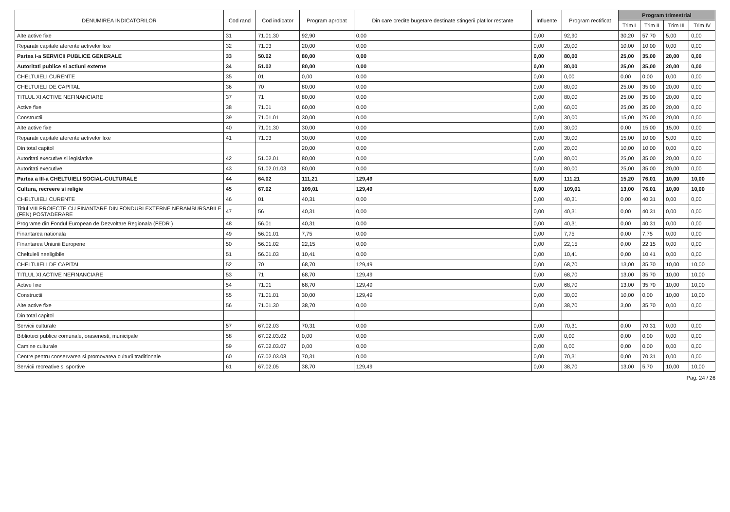| DENUMIREA INDICATORILOR | Cod rand | Cod indicator | Program aprobat | Din care credite bugetare destinate stingerii platilor restante | Influente | Program rectificat | Program trimestrial | | | |
| --- | --- | --- | --- | --- | --- | --- | --- | --- | --- | --- |
| | | | | | | | Trim I | Trim II | Trim III | Trim IV |
| Alte active fixe | 31 | 71.01.30 | 92,90 | 0,00 | 0,00 | 92,90 | 30,20 | 57,70 | 5,00 | 0,00 |
| Reparatii capitale aferente activelor fixe | 32 | 71.03 | 20,00 | 0,00 | 0,00 | 20,00 | 10,00 | 10,00 | 0,00 | 0,00 |
| Partea I-a SERVICII PUBLICE GENERALE | 33 | 50.02 | 80,00 | 0,00 | 0,00 | 80,00 | 25,00 | 35,00 | 20,00 | 0,00 |
| Autoritati publice si actiuni externe | 34 | 51.02 | 80,00 | 0,00 | 0,00 | 80,00 | 25,00 | 35,00 | 20,00 | 0,00 |
| CHELTUIELI CURENTE | 35 | 01 | 0,00 | 0,00 | 0,00 | 0,00 | 0,00 | 0,00 | 0,00 | 0,00 |
| CHELTUIELI DE CAPITAL | 36 | 70 | 80,00 | 0,00 | 0,00 | 80,00 | 25,00 | 35,00 | 20,00 | 0,00 |
| TITLUL XI ACTIVE NEFINANCIARE | 37 | 71 | 80,00 | 0,00 | 0,00 | 80,00 | 25,00 | 35,00 | 20,00 | 0,00 |
| Active fixe | 38 | 71.01 | 60,00 | 0,00 | 0,00 | 60,00 | 25,00 | 35,00 | 20,00 | 0,00 |
| Constructii | 39 | 71.01.01 | 30,00 | 0,00 | 0,00 | 30,00 | 15,00 | 25,00 | 20,00 | 0,00 |
| Alte active fixe | 40 | 71.01.30 | 30,00 | 0,00 | 0,00 | 30,00 | 0,00 | 15,00 | 15,00 | 0,00 |
| Reparatii capitale aferente activelor fixe | 41 | 71.03 | 30,00 | 0,00 | 0,00 | 30,00 | 15,00 | 10,00 | 5,00 | 0,00 |
| Din total capitol | | | 20,00 | 0,00 | 0,00 | 20,00 | 10,00 | 10,00 | 0,00 | 0,00 |
| Autoritati executive si legislative | 42 | 51.02.01 | 80,00 | 0,00 | 0,00 | 80,00 | 25,00 | 35,00 | 20,00 | 0,00 |
| Autoritati executive | 43 | 51.02.01.03 | 80,00 | 0,00 | 0,00 | 80,00 | 25,00 | 35,00 | 20,00 | 0,00 |
| Partea a III-a CHELTUIELI SOCIAL-CULTURALE | 44 | 64.02 | 111,21 | 129,49 | 0,00 | 111,21 | 15,20 | 76,01 | 10,00 | 10,00 |
| Cultura, recreere si religie | 45 | 67.02 | 109,01 | 129,49 | 0,00 | 109,01 | 13,00 | 76,01 | 10,00 | 10,00 |
| CHELTUIELI CURENTE | 46 | 01 | 40,31 | 0,00 | 0,00 | 40,31 | 0,00 | 40,31 | 0,00 | 0,00 |
| Titlul VIII PROIECTE CU FINANTARE DIN FONDURI EXTERNE NERAMBURSABILE (FEN) POSTADERARE | 47 | 56 | 40,31 | 0,00 | 0,00 | 40,31 | 0,00 | 40,31 | 0,00 | 0,00 |
| Programe din Fondul European de Dezvoltare Regionala (FEDR ) | 48 | 56.01 | 40,31 | 0,00 | 0,00 | 40,31 | 0,00 | 40,31 | 0,00 | 0,00 |
| Finantarea nationala | 49 | 56.01.01 | 7,75 | 0,00 | 0,00 | 7,75 | 0,00 | 7,75 | 0,00 | 0,00 |
| Finantarea Uniunii Europene | 50 | 56.01.02 | 22,15 | 0,00 | 0,00 | 22,15 | 0,00 | 22,15 | 0,00 | 0,00 |
| Cheltuieli neeligibile | 51 | 56.01.03 | 10,41 | 0,00 | 0,00 | 10,41 | 0,00 | 10,41 | 0,00 | 0,00 |
| CHELTUIELI DE CAPITAL | 52 | 70 | 68,70 | 129,49 | 0,00 | 68,70 | 13,00 | 35,70 | 10,00 | 10,00 |
| TITLUL XI ACTIVE NEFINANCIARE | 53 | 71 | 68,70 | 129,49 | 0,00 | 68,70 | 13,00 | 35,70 | 10,00 | 10,00 |
| Active fixe | 54 | 71.01 | 68,70 | 129,49 | 0,00 | 68,70 | 13,00 | 35,70 | 10,00 | 10,00 |
| Constructii | 55 | 71.01.01 | 30,00 | 129,49 | 0,00 | 30,00 | 10,00 | 0,00 | 10,00 | 10,00 |
| Alte active fixe | 56 | 71.01.30 | 38,70 | 0,00 | 0,00 | 38,70 | 3,00 | 35,70 | 0,00 | 0,00 |
| Din total capitol | | | | | | | | | | |
| Servicii culturale | 57 | 67.02.03 | 70,31 | 0,00 | 0,00 | 70,31 | 0,00 | 70,31 | 0,00 | 0,00 |
| Biblioteci publice comunale, orasenesti, municipale | 58 | 67.02.03.02 | 0,00 | 0,00 | 0,00 | 0,00 | 0,00 | 0,00 | 0,00 | 0,00 |
| Camine culturale | 59 | 67.02.03.07 | 0,00 | 0,00 | 0,00 | 0,00 | 0,00 | 0,00 | 0,00 | 0,00 |
| Centre pentru conservarea si promovarea culturii traditionale | 60 | 67.02.03.08 | 70,31 | 0,00 | 0,00 | 70,31 | 0,00 | 70,31 | 0,00 | 0,00 |
| Servicii recreative si sportive | 61 | 67.02.05 | 38,70 | 129,49 | 0,00 | 38,70 | 13,00 | 5,70 | 10,00 | 10,00 |
Pag. 24 / 26